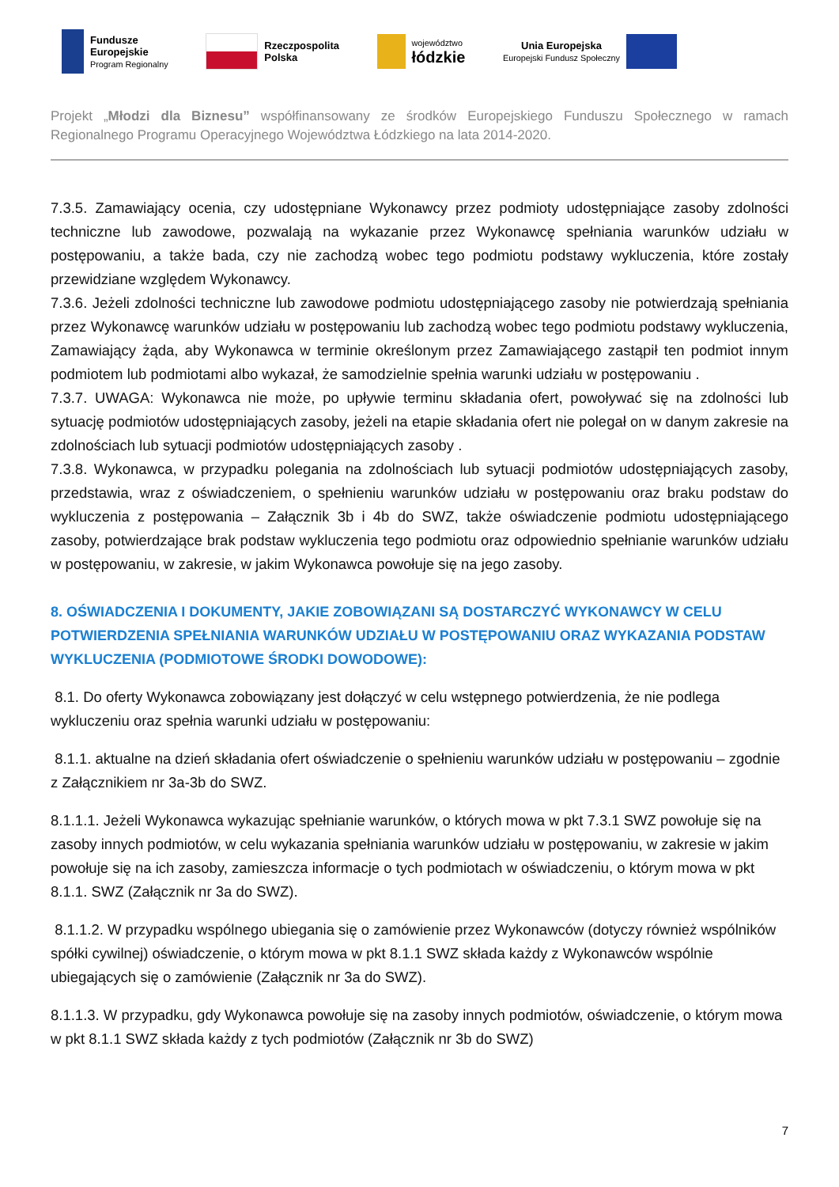Fundusze
Europejskie
Program Regionalny
Rzeczpospolita
Polska
województwo
łódzkie
Unia Europejska
Europejski Fundusz Społeczny
Projekt „Młodzi dla Biznesu” współfinansowany ze środków Europejskiego Funduszu Społecznego w ramach Regionalnego Programu Operacyjnego Województwa Łódzkiego na lata 2014-2020.
7.3.5. Zamawiający ocenia, czy udostępniane Wykonawcy przez podmioty udostępniające zasoby zdolności techniczne lub zawodowe, pozwalają na wykazanie przez Wykonawcę spełniania warunków udziału w postępowaniu, a także bada, czy nie zachodzą wobec tego podmiotu podstawy wykluczenia, które zostały przewidziane względem Wykonawcy.
7.3.6. Jeżeli zdolności techniczne lub zawodowe podmiotu udostępniającego zasoby nie potwierdzają spełniania przez Wykonawcę warunków udziału w postępowaniu lub zachodzą wobec tego podmiotu podstawy wykluczenia, Zamawiający żąda, aby Wykonawca w terminie określonym przez Zamawiającego zastąpił ten podmiot innym podmiotem lub podmiotami albo wykazał, że samodzielnie spełnia warunki udziału w postępowaniu .
7.3.7. UWAGA: Wykonawca nie może, po upływie terminu składania ofert, powoływać się na zdolności lub sytuację podmiotów udostępniających zasoby, jeżeli na etapie składania ofert nie polegał on w danym zakresie na zdolnościach lub sytuacji podmiotów udostępniających zasoby .
7.3.8. Wykonawca, w przypadku polegania na zdolnościach lub sytuacji podmiotów udostępniających zasoby, przedstawia, wraz z oświadczeniem, o spełnieniu warunków udziału w postępowaniu oraz braku podstaw do wykluczenia z postępowania – Załącznik 3b i 4b do SWZ, także oświadczenie podmiotu udostępniającego zasoby, potwierdzające brak podstaw wykluczenia tego podmiotu oraz odpowiednio spełnianie warunków udziału w postępowaniu, w zakresie, w jakim Wykonawca powołuje się na jego zasoby.
8. OŚWIADCZENIA I DOKUMENTY, JAKIE ZOBOWIĄZANI SĄ DOSTARCZYĆ WYKONAWCY W CELU POTWIERDZENIA SPEŁNIANIA WARUNKÓW UDZIAŁU W POSTĘPOWANIU ORAZ WYKAZANIA PODSTAW WYKLUCZENIA (PODMIOTOWE ŚRODKI DOWODOWE):
8.1. Do oferty Wykonawca zobowiązany jest dołączyć w celu wstępnego potwierdzenia, że nie podlega wykluczeniu oraz spełnia warunki udziału w postępowaniu:
8.1.1. aktualne na dzień składania ofert oświadczenie o spełnieniu warunków udziału w postępowaniu – zgodnie z Załącznikiem nr 3a-3b do SWZ.
8.1.1.1. Jeżeli Wykonawca wykazując spełnianie warunków, o których mowa w pkt 7.3.1 SWZ powołuje się na zasoby innych podmiotów, w celu wykazania spełniania warunków udziału w postępowaniu, w zakresie w jakim powołuje się na ich zasoby, zamieszcza informacje o tych podmiotach w oświadczeniu, o którym mowa w pkt 8.1.1. SWZ (Załącznik nr 3a do SWZ).
8.1.1.2. W przypadku wspólnego ubiegania się o zamówienie przez Wykonawców (dotyczy również wspólników spółki cywilnej) oświadczenie, o którym mowa w pkt 8.1.1 SWZ składa każdy z Wykonawców wspólnie ubiegających się o zamówienie (Załącznik nr 3a do SWZ).
8.1.1.3. W przypadku, gdy Wykonawca powołuje się na zasoby innych podmiotów, oświadczenie, o którym mowa w pkt 8.1.1 SWZ składa każdy z tych podmiotów (Załącznik nr 3b do SWZ)
7